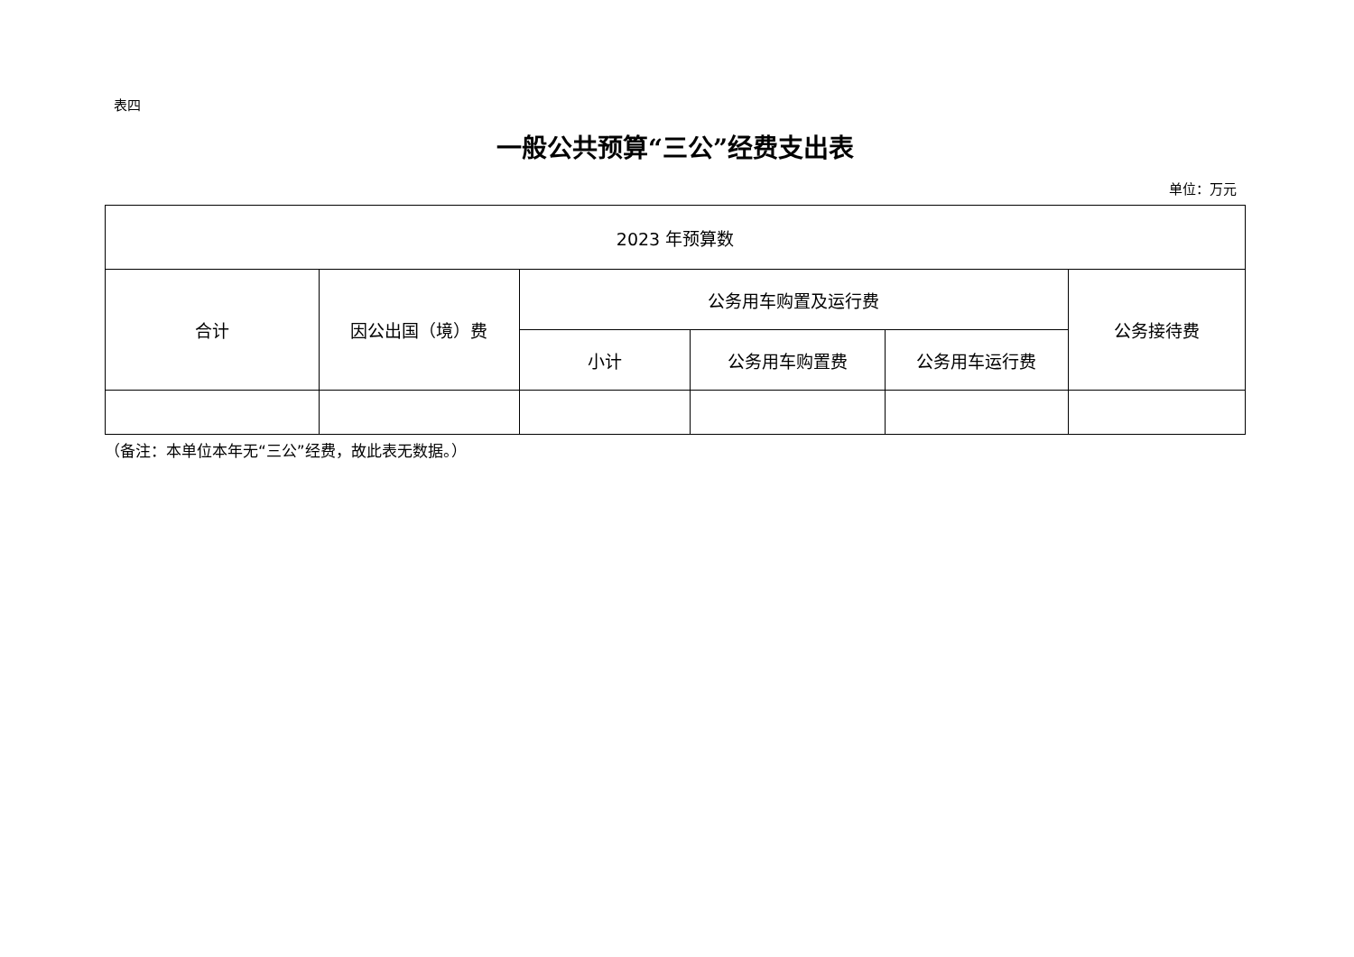表四
一般公共预算“三公”经费支出表
单位：万元
| 2023 年预算数 | | | | | |
| --- | --- | --- | --- | --- | --- |
| 合计 | 因公出国（境）费 | 公务用车购置及运行费 | | | 公务接待费 |
| | | 小计 | 公务用车购置费 | 公务用车运行费 | |
（备注：本单位本年无“三公”经费，故此表无数据。）